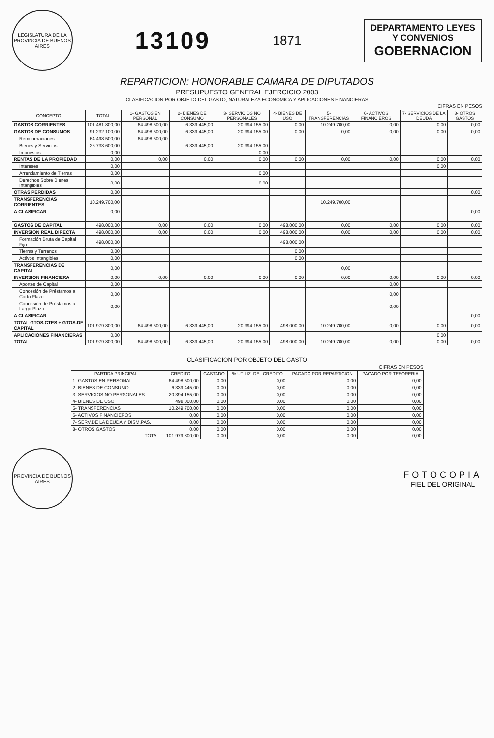LEGISLATURA DE LA PROVINCIA DE BUENOS AIRES
13109
1871
DEPARTAMENTO LEYES
Y CONVENIOS
GOBERNACION
REPARTICION: HONORABLE CAMARA DE DIPUTADOS
PRESUPUESTO GENERAL EJERCICIO 2003
CLASIFICACION POR OBJETO DEL GASTO, NATURALEZA ECONOMICA Y APLICACIONES FINANCIERAS
CIFRAS EN PESOS
| CONCEPTO | TOTAL | 1- GASTOS EN PERSONAL | 2- BIENES DE CONSUMO | 3- SERVICIOS NO PERSONALES | 4- BIENES DE USO | 5- TRANSFERENCIAS | 6- ACTIVOS FINANCIEROS | 7- SERVICIOS DE LA DEUDA | 8- OTROS GASTOS |
| --- | --- | --- | --- | --- | --- | --- | --- | --- | --- |
| GASTOS CORRIENTES | 101.481.800,00 | 64.498.500,00 | 6.339.445,00 | 20.394.155,00 | 0,00 | 10.249.700,00 | 0,00 | 0,00 | 0,00 |
| GASTOS DE CONSUMOS | 91.232.100,00 | 64.498.500,00 | 6.339.445,00 | 20.394.155,00 | 0,00 | 0,00 | 0,00 | 0,00 | 0,00 |
| Remuneraciones | 64.498.500,00 | 64.498.500,00 | | | | | | | |
| Bienes y Servicios | 26.733.600,00 | | 6.339.445,00 | 20.394.155,00 | | | | | |
| Impuestos | 0,00 | | | 0,00 | | | | | |
| RENTAS DE LA PROPIEDAD | 0,00 | 0,00 | 0,00 | 0,00 | 0,00 | 0,00 | 0,00 | 0,00 | 0,00 |
| Intereses | 0,00 | | | | | | | 0,00 | |
| Arrendamiento de Tierras | 0,00 | | | 0,00 | | | | | |
| Derechos Sobre Bienes Intangibles | 0,00 | | | 0,00 | | | | | |
| OTRAS PERDIDAS | 0,00 | | | | | | | | 0,00 |
| TRANSFERENCIAS CORRIENTES | 10.249.700,00 | | | | | 10.249.700,00 | | | |
| A CLASIFICAR | 0,00 | | | | | | | | 0,00 |
| GASTOS DE CAPITAL | 498.000,00 | 0,00 | 0,00 | 0,00 | 498.000,00 | 0,00 | 0,00 | 0,00 | 0,00 |
| INVERSION REAL DIRECTA | 498.000,00 | 0,00 | 0,00 | 0,00 | 498.000,00 | 0,00 | 0,00 | 0,00 | 0,00 |
| Formación Bruta de Capital Fijo | 498.000,00 | | | | 498.000,00 | | | | |
| Tierras y Terrenos | 0,00 | | | | 0,00 | | | | |
| Activos Intangibles | 0,00 | | | | 0,00 | | | | |
| TRANSFERENCIAS DE CAPITAL | 0,00 | | | | | 0,00 | | | |
| INVERSION FINANCIERA | 0,00 | 0,00 | 0,00 | 0,00 | 0,00 | 0,00 | 0,00 | 0,00 | 0,00 |
| Aportes de Capital | 0,00 | | | | | | 0,00 | | |
| Concesión de Préstamos a Corto Plazo | 0,00 | | | | | | 0,00 | | |
| Concesión de Préstamos a Largo Plazo | 0,00 | | | | | | 0,00 | | |
| A CLASIFICAR | | | | | | | | | 0,00 |
| TOTAL GTOS.CTES + GTOS.DE CAPITAL | 101.979.800,00 | 64.498.500,00 | 6.339.445,00 | 20.394.155,00 | 498.000,00 | 10.249.700,00 | 0,00 | 0,00 | 0,00 |
| APLICACIONES FINANCIERAS | 0,00 | | | | | | | 0,00 | |
| TOTAL | 101.979.800,00 | 64.498.500,00 | 6.339.445,00 | 20.394.155,00 | 498.000,00 | 10.249.700,00 | 0,00 | 0,00 | 0,00 |
CLASIFICACION POR OBJETO DEL GASTO
CIFRAS EN PESOS
| PARTIDA PRINCIPAL | CREDITO | GASTADO | % UTILIZ. DEL CREDITO | PAGADO POR REPARTICION | PAGADO POR TESORERIA |
| --- | --- | --- | --- | --- | --- |
| 1- GASTOS EN PERSONAL | 64.498.500,00 | 0,00 | 0,00 | 0,00 | 0,00 |
| 2- BIENES DE CONSUMO | 6.339.445,00 | 0,00 | 0,00 | 0,00 | 0,00 |
| 3- SERVICIOS NO PERSONALES | 20.394.155,00 | 0,00 | 0,00 | 0,00 | 0,00 |
| 4- BIENES DE USO | 498.000,00 | 0,00 | 0,00 | 0,00 | 0,00 |
| 5- TRANSFERENCIAS | 10.249.700,00 | 0,00 | 0,00 | 0,00 | 0,00 |
| 6- ACTIVOS FINANCIEROS | 0,00 | 0,00 | 0,00 | 0,00 | 0,00 |
| 7- SERV.DE LA DEUDA Y DISM.PAS. | 0,00 | 0,00 | 0,00 | 0,00 | 0,00 |
| 8- OTROS GASTOS | 0,00 | 0,00 | 0,00 | 0,00 | 0,00 |
| TOTAL | 101.979.800,00 | 0,00 | 0,00 | 0,00 | 0,00 |
PROVINCIA DE BUENOS AIRES
FOTOCOPIA
FIEL DEL ORIGINAL